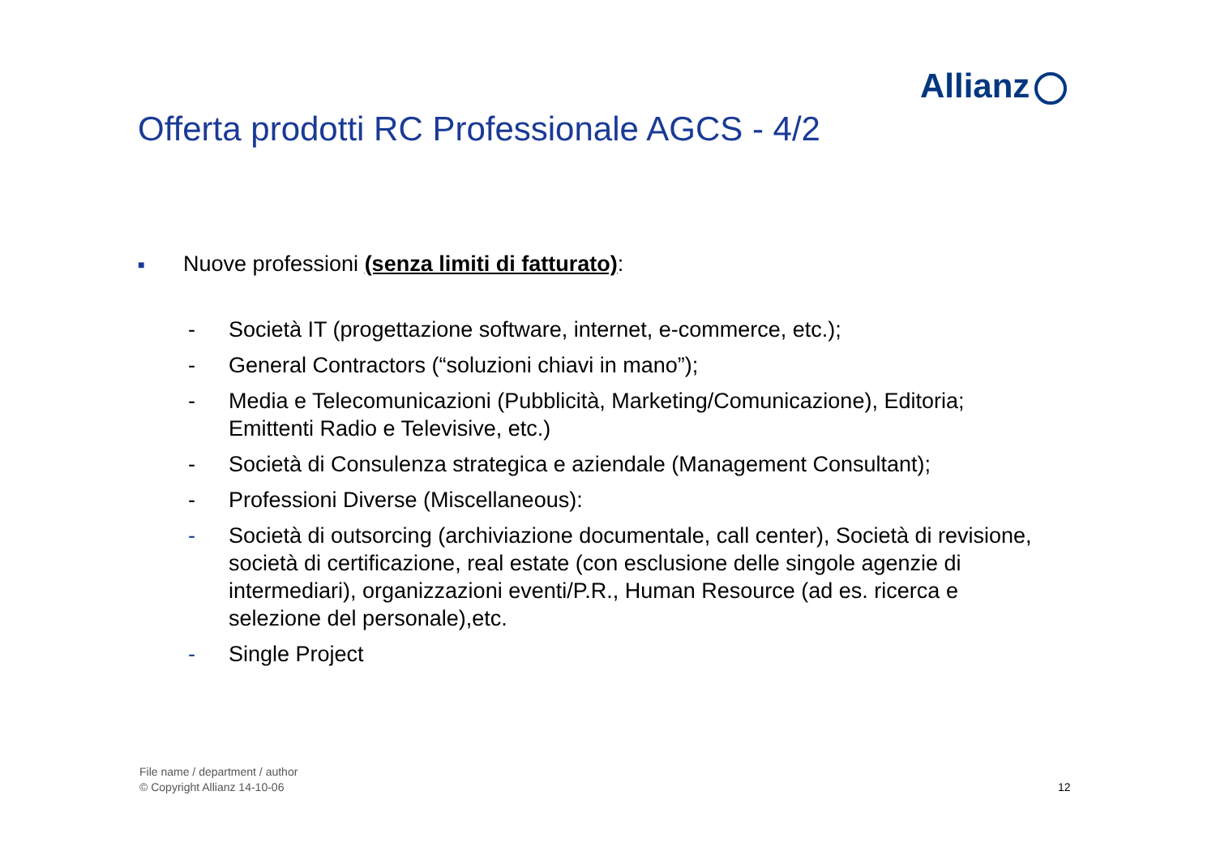Allianz
Offerta prodotti RC Professionale AGCS - 4/2
■
Nuove professioni (senza limiti di fatturato):
- Società IT (progettazione software, internet, e-commerce, etc.);
- General Contractors (“soluzioni chiavi in mano”);
- Media e Telecomunicazioni (Pubblicità, Marketing/Comunicazione), Editoria; Emittenti Radio e Televisive, etc.)
- Società di Consulenza strategica e aziendale (Management Consultant);
- Professioni Diverse (Miscellaneous):
- Società di outsorcing (archiviazione documentale, call center), Società di revisione, società di certificazione, real estate (con esclusione delle singole agenzie di intermediari), organizzazioni eventi/P.R., Human Resource (ad es. ricerca e selezione del personale),etc.
- Single Project
File name / department / author
© Copyright Allianz 14-10-06
12